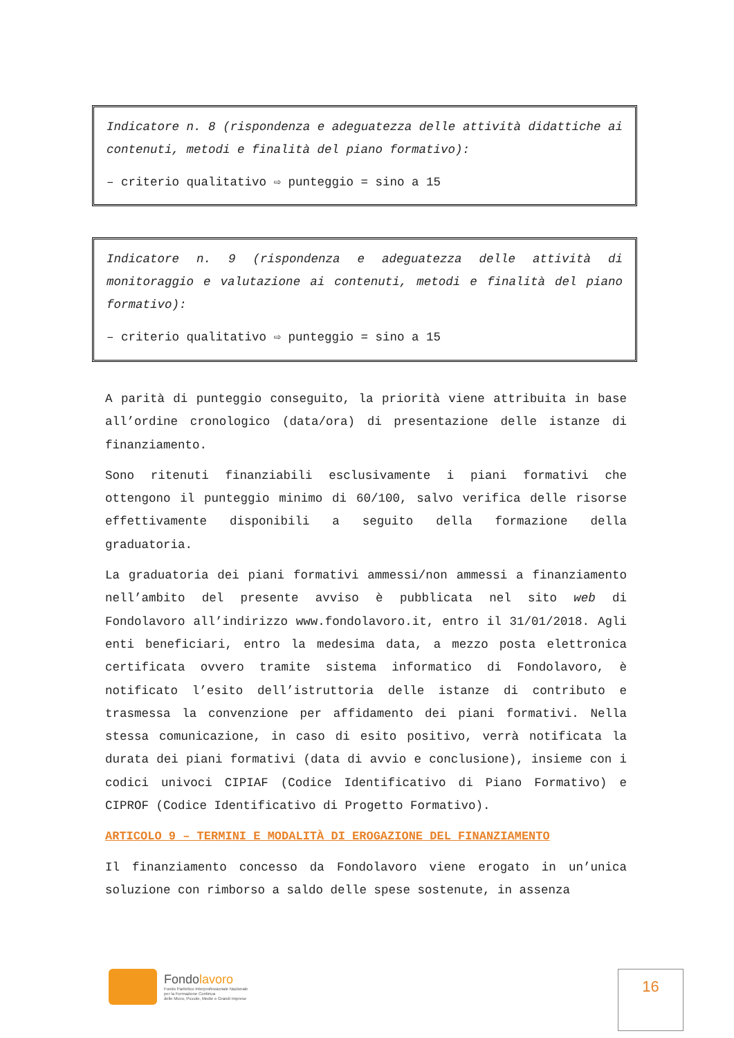Indicatore n. 8 (rispondenza e adeguatezza delle attività didattiche ai contenuti, metodi e finalità del piano formativo):
– criterio qualitativo ⇨ punteggio = sino a 15
Indicatore n. 9 (rispondenza e adeguatezza delle attività di monitoraggio e valutazione ai contenuti, metodi e finalità del piano formativo):
– criterio qualitativo ⇨ punteggio = sino a 15
A parità di punteggio conseguito, la priorità viene attribuita in base all’ordine cronologico (data/ora) di presentazione delle istanze di finanziamento.
Sono ritenuti finanziabili esclusivamente i piani formativi che ottengono il punteggio minimo di 60/100, salvo verifica delle risorse effettivamente disponibili a seguito della formazione della graduatoria.
La graduatoria dei piani formativi ammessi/non ammessi a finanziamento nell’ambito del presente avviso è pubblicata nel sito web di Fondolavoro all’indirizzo www.fondolavoro.it, entro il 31/01/2018. Agli enti beneficiari, entro la medesima data, a mezzo posta elettronica certificata ovvero tramite sistema informatico di Fondolavoro, è notificato l’esito dell’istruttoria delle istanze di contributo e trasmessa la convenzione per affidamento dei piani formativi. Nella stessa comunicazione, in caso di esito positivo, verrà notificata la durata dei piani formativi (data di avvio e conclusione), insieme con i codici univoci CIPIAF (Codice Identificativo di Piano Formativo) e CIPROF (Codice Identificativo di Progetto Formativo).
ARTICOLO 9 – TERMINI E MODALITÀ DI EROGAZIONE DEL FINANZIAMENTO
Il finanziamento concesso da Fondolavoro viene erogato in un’unica soluzione con rimborso a saldo delle spese sostenute, in assenza
Fondolavoro
Fondo Paritetico Interprofessionale Nazionale
per la Formazione Continua
delle Micro, Piccole, Medie e Grandi Imprese
16